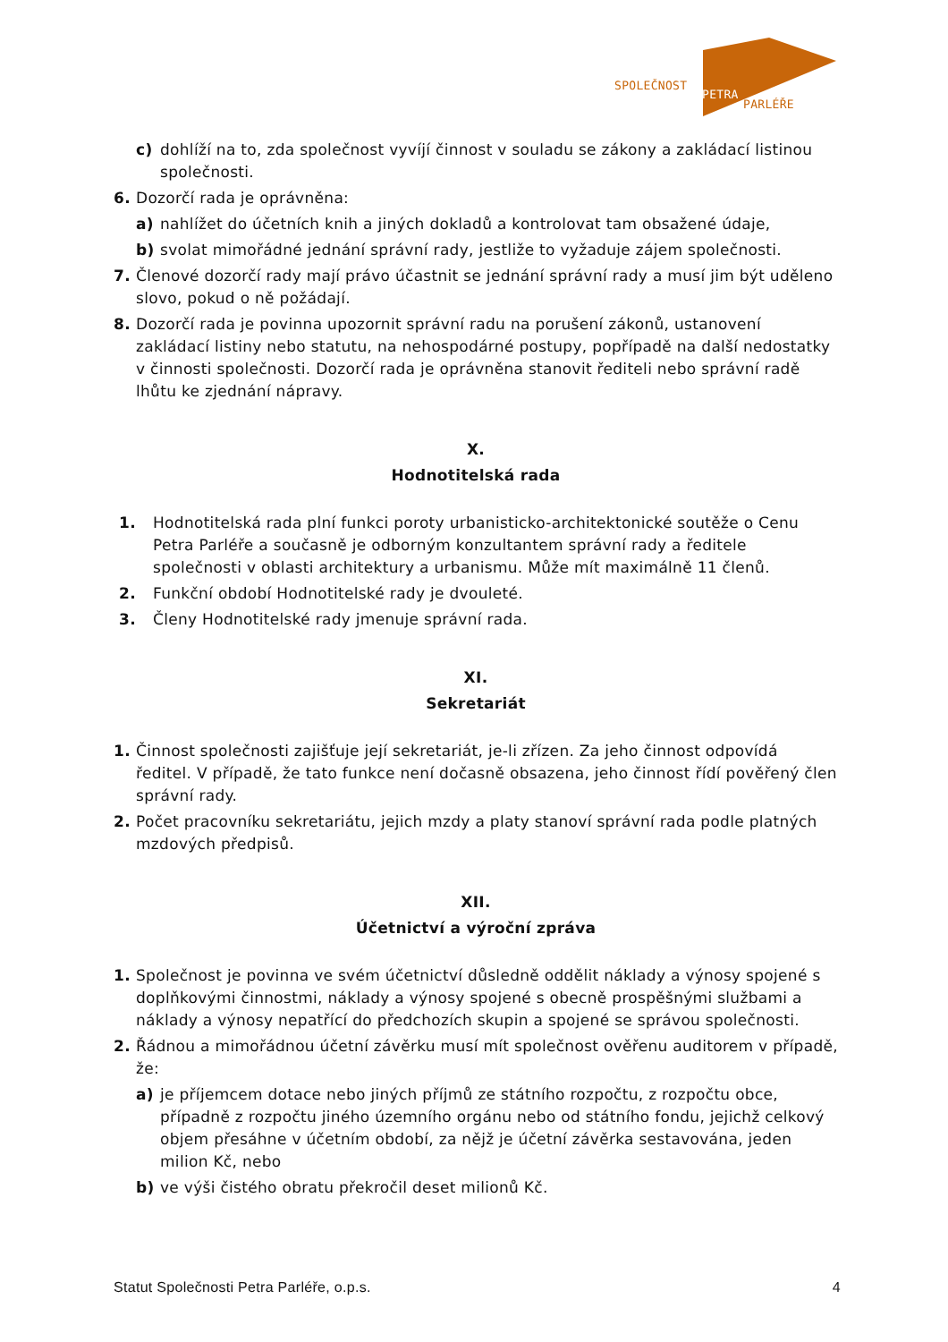SPOLEČNOST
PETRA
PARLÉŘE
c) dohlíží na to, zda společnost vyvíjí činnost v souladu se zákony a zakládací listinou společnosti.
6. Dozorčí rada je oprávněna:
a) nahlížet do účetních knih a jiných dokladů a kontrolovat tam obsažené údaje,
b) svolat mimořádné jednání správní rady, jestliže to vyžaduje zájem společnosti.
7. Členové dozorčí rady mají právo účastnit se jednání správní rady a musí jim být uděleno slovo, pokud o ně požádají.
8. Dozorčí rada je povinna upozornit správní radu na porušení zákonů, ustanovení zakládací listiny nebo statutu, na nehospodárné postupy, popřípadě na další nedostatky v činnosti společnosti. Dozorčí rada je oprávněna stanovit řediteli nebo správní radě lhůtu ke zjednání nápravy.
X.
Hodnotitelská rada
1. Hodnotitelská rada plní funkci poroty urbanisticko-architektonické soutěže o Cenu Petra Parléře a současně je odborným konzultantem správní rady a ředitele společnosti v oblasti architektury a urbanismu. Může mít maximálně 11 členů.
2. Funkční období Hodnotitelské rady je dvouleté.
3. Členy Hodnotitelské rady jmenuje správní rada.
XI.
Sekretariát
1. Činnost společnosti zajišťuje její sekretariát, je-li zřízen. Za jeho činnost odpovídá ředitel. V případě, že tato funkce není dočasně obsazena, jeho činnost řídí pověřený člen správní rady.
2. Počet pracovníku sekretariátu, jejich mzdy a platy stanoví správní rada podle platných mzdových předpisů.
XII.
Účetnictví a výroční zpráva
1. Společnost je povinna ve svém účetnictví důsledně oddělit náklady a výnosy spojené s doplňkovými činnostmi, náklady a výnosy spojené s obecně prospěšnými službami a náklady a výnosy nepatřící do předchozích skupin a spojené se správou společnosti.
2. Řádnou a mimořádnou účetní závěrku musí mít společnost ověřenu auditorem v případě, že:
a) je příjemcem dotace nebo jiných příjmů ze státního rozpočtu, z rozpočtu obce, případně z rozpočtu jiného územního orgánu nebo od státního fondu, jejichž celkový objem přesáhne v účetním období, za nějž je účetní závěrka sestavována, jeden milion Kč, nebo
b) ve výši čistého obratu překročil deset milionů Kč.
Statut Společnosti Petra Parléře, o.p.s. 4